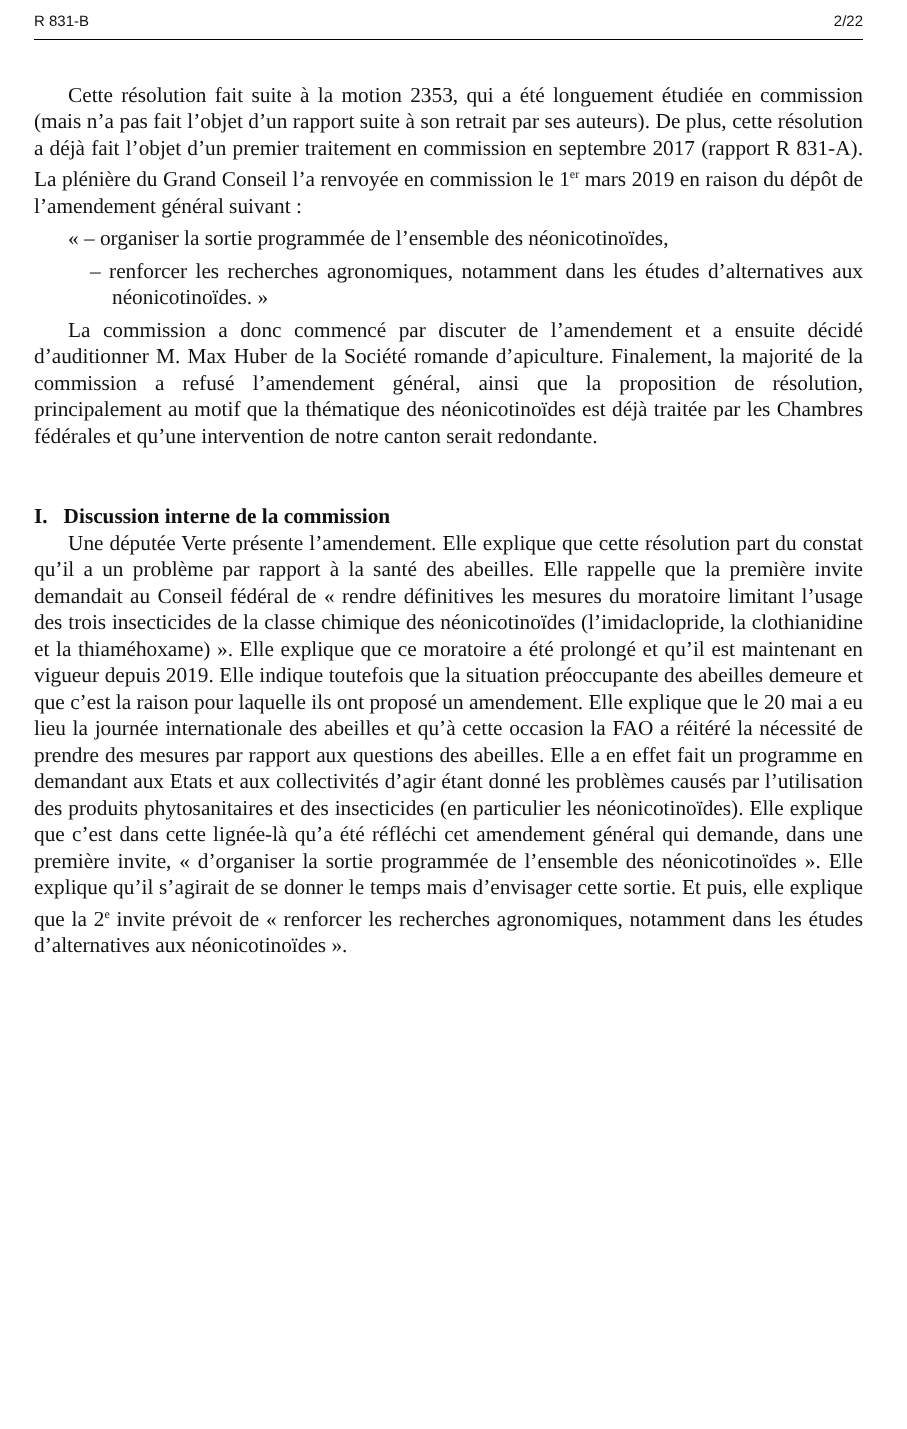R 831-B 2/22
Cette résolution fait suite à la motion 2353, qui a été longuement étudiée en commission (mais n’a pas fait l’objet d’un rapport suite à son retrait par ses auteurs). De plus, cette résolution a déjà fait l’objet d’un premier traitement en commission en septembre 2017 (rapport R 831-A). La plénière du Grand Conseil l’a renvoyée en commission le 1<sup>er</sup> mars 2019 en raison du dépôt de l’amendement général suivant :
« – organiser la sortie programmée de l’ensemble des néonicotinoïdes,
– renforcer les recherches agronomiques, notamment dans les études d’alternatives aux néonicotinoïdes. »
La commission a donc commencé par discuter de l’amendement et a ensuite décidé d’auditionner M. Max Huber de la Société romande d’apiculture. Finalement, la majorité de la commission a refusé l’amendement général, ainsi que la proposition de résolution, principalement au motif que la thématique des néonicotinoïdes est déjà traitée par les Chambres fédérales et qu’une intervention de notre canton serait redondante.
I. Discussion interne de la commission
Une députée Verte présente l’amendement. Elle explique que cette résolution part du constat qu’il a un problème par rapport à la santé des abeilles. Elle rappelle que la première invite demandait au Conseil fédéral de « rendre définitives les mesures du moratoire limitant l’usage des trois insecticides de la classe chimique des néonicotinoïdes (l’imidaclopride, la clothianidine et la thiaméhoxame) ». Elle explique que ce moratoire a été prolongé et qu’il est maintenant en vigueur depuis 2019. Elle indique toutefois que la situation préoccupante des abeilles demeure et que c’est la raison pour laquelle ils ont proposé un amendement. Elle explique que le 20 mai a eu lieu la journée internationale des abeilles et qu’à cette occasion la FAO a réitéré la nécessité de prendre des mesures par rapport aux questions des abeilles. Elle a en effet fait un programme en demandant aux Etats et aux collectivités d’agir étant donné les problèmes causés par l’utilisation des produits phytosanitaires et des insecticides (en particulier les néonicotinoïdes). Elle explique que c’est dans cette lignée-là qu’a été réfléchi cet amendement général qui demande, dans une première invite, « d’organiser la sortie programmée de l’ensemble des néonicotinoïdes ». Elle explique qu’il s’agirait de se donner le temps mais d’envisager cette sortie. Et puis, elle explique que la 2<sup>e</sup> invite prévoit de « renforcer les recherches agronomiques, notamment dans les études d’alternatives aux néonicotinoïdes ».